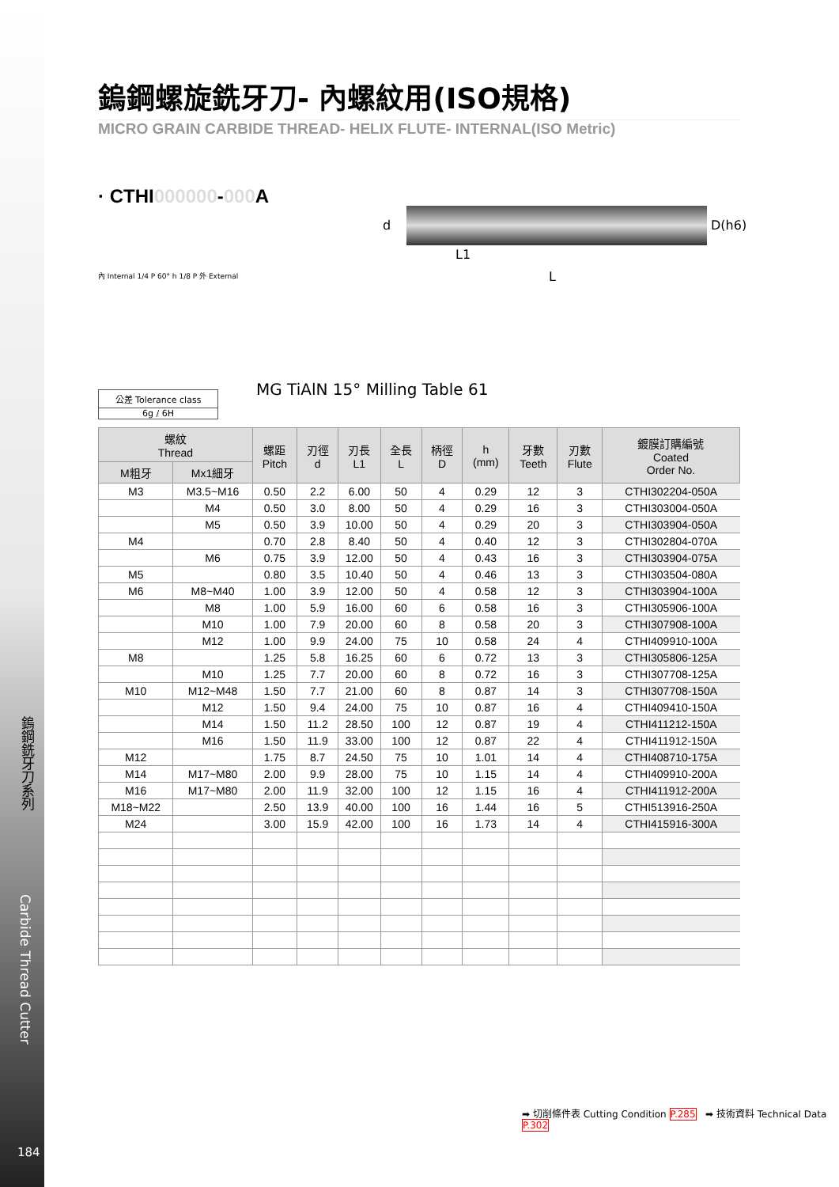鎢鋼銑牙刀系列
Carbide Thread Cutter
184
鎢鋼螺旋銑牙刀- 內螺紋用(ISO規格)
MICRO GRAIN CARBIDE THREAD- HELIX FLUTE- INTERNAL(ISO Metric)
· CTHI000000-000 A
d
L1
L
D(h6)
內 Internal 1/4 P 60° h 1/8 P 外 External
公差 Tolerance class
6g / 6H
MG TiAlN 15° Milling Table 61
| 螺紋 Thread | | 螺距 Pitch | 刃徑 d | 刃長 L1 | 全長 L | 柄徑 D | h (mm) | 牙數 Teeth | 刃數 Flute | 鍍膜訂購編號 Coated Order No. |
| --- | --- | --- | --- | --- | --- | --- | --- | --- | --- | --- |
| M粗牙 | Mx1細牙 | | | | | | | | | |
| M3 | M3.5~M16 | 0.50 | 2.2 | 6.00 | 50 | 4 | 0.29 | 12 | 3 | CTHI302204-050A |
| | M4 | 0.50 | 3.0 | 8.00 | 50 | 4 | 0.29 | 16 | 3 | CTHI303004-050A |
| | M5 | 0.50 | 3.9 | 10.00 | 50 | 4 | 0.29 | 20 | 3 | CTHI303904-050A |
| M4 | | 0.70 | 2.8 | 8.40 | 50 | 4 | 0.40 | 12 | 3 | CTHI302804-070A |
| | M6 | 0.75 | 3.9 | 12.00 | 50 | 4 | 0.43 | 16 | 3 | CTHI303904-075A |
| M5 | | 0.80 | 3.5 | 10.40 | 50 | 4 | 0.46 | 13 | 3 | CTHI303504-080A |
| M6 | M8~M40 | 1.00 | 3.9 | 12.00 | 50 | 4 | 0.58 | 12 | 3 | CTHI303904-100A |
| | M8 | 1.00 | 5.9 | 16.00 | 60 | 6 | 0.58 | 16 | 3 | CTHI305906-100A |
| | M10 | 1.00 | 7.9 | 20.00 | 60 | 8 | 0.58 | 20 | 3 | CTHI307908-100A |
| | M12 | 1.00 | 9.9 | 24.00 | 75 | 10 | 0.58 | 24 | 4 | CTHI409910-100A |
| M8 | | 1.25 | 5.8 | 16.25 | 60 | 6 | 0.72 | 13 | 3 | CTHI305806-125A |
| | M10 | 1.25 | 7.7 | 20.00 | 60 | 8 | 0.72 | 16 | 3 | CTHI307708-125A |
| M10 | M12~M48 | 1.50 | 7.7 | 21.00 | 60 | 8 | 0.87 | 14 | 3 | CTHI307708-150A |
| | M12 | 1.50 | 9.4 | 24.00 | 75 | 10 | 0.87 | 16 | 4 | CTHI409410-150A |
| | M14 | 1.50 | 11.2 | 28.50 | 100 | 12 | 0.87 | 19 | 4 | CTHI411212-150A |
| | M16 | 1.50 | 11.9 | 33.00 | 100 | 12 | 0.87 | 22 | 4 | CTHI411912-150A |
| M12 | | 1.75 | 8.7 | 24.50 | 75 | 10 | 1.01 | 14 | 4 | CTHI408710-175A |
| M14 | M17~M80 | 2.00 | 9.9 | 28.00 | 75 | 10 | 1.15 | 14 | 4 | CTHI409910-200A |
| M16 | M17~M80 | 2.00 | 11.9 | 32.00 | 100 | 12 | 1.15 | 16 | 4 | CTHI411912-200A |
| M18~M22 | | 2.50 | 13.9 | 40.00 | 100 | 16 | 1.44 | 16 | 5 | CTHI513916-250A |
| M24 | | 3.00 | 15.9 | 42.00 | 100 | 16 | 1.73 | 14 | 4 | CTHI415916-300A |
➡ 切削條件表 Cutting Condition P.285 ➡ 技術資料 Technical Data P.302